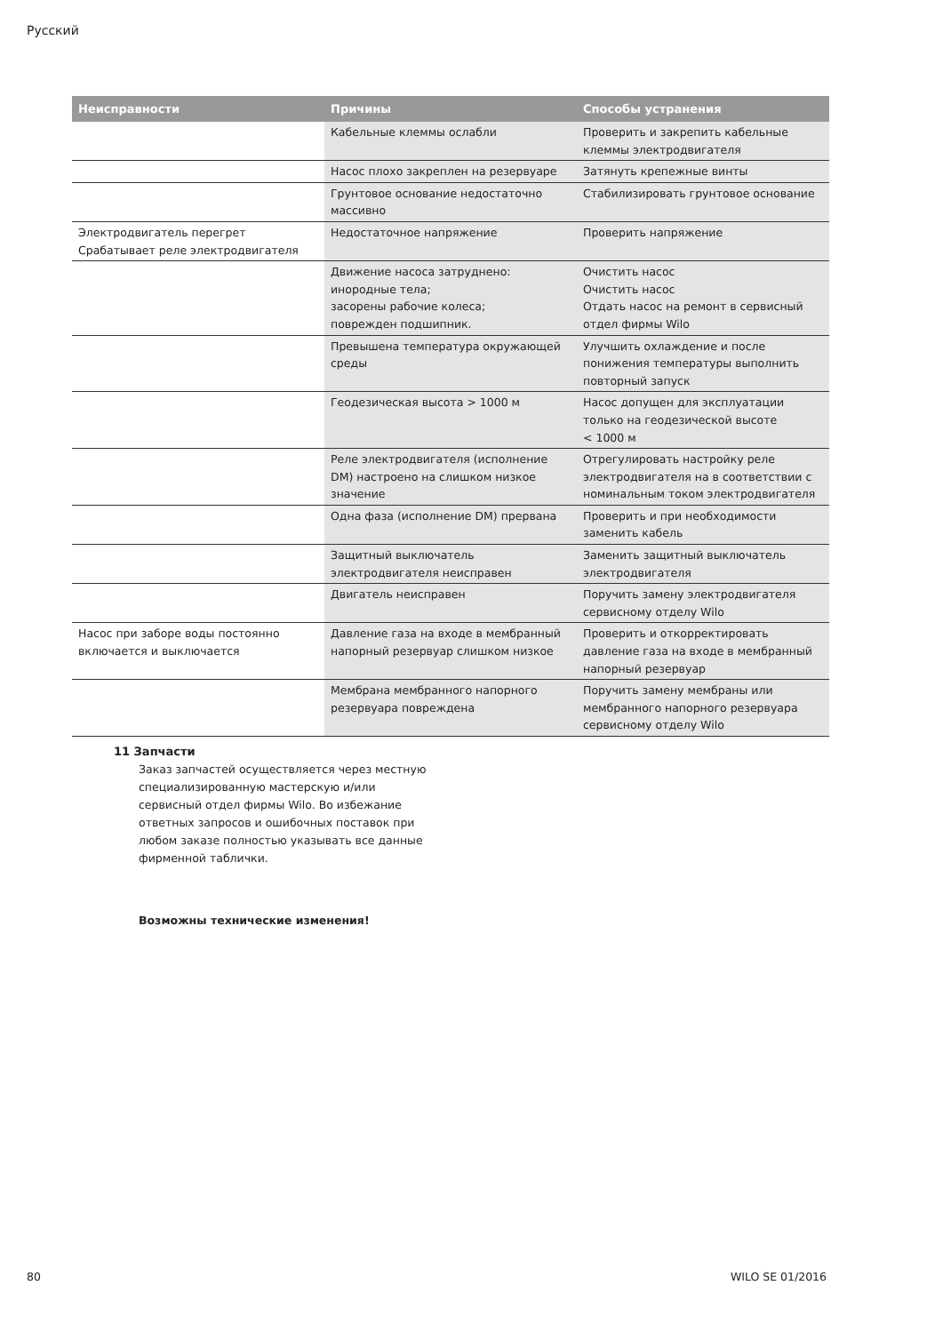Русский
| Неисправности | Причины | Способы устранения |
| --- | --- | --- |
| | Кабельные клеммы ослабли | Проверить и закрепить кабельные клеммы электродвигателя |
| | Насос плохо закреплен на резервуаре | Затянуть крепежные винты |
| | Грунтовое основание недостаточно массивно | Стабилизировать грунтовое основание |
| Электродвигатель перегрет Срабатывает реле электродвигателя | Недостаточное напряжение | Проверить напряжение |
| | Движение насоса затруднено: инородные тела; засорены рабочие колеса; поврежден подшипник. | Очистить насос Очистить насос Отдать насос на ремонт в сервисный отдел фирмы Wilo |
| | Превышена температура окружающей среды | Улучшить охлаждение и после понижения температуры выполнить повторный запуск |
| | Геодезическая высота > 1000 м | Насос допущен для эксплуатации только на геодезической высоте < 1000 м |
| | Реле электродвигателя (исполнение DM) настроено на слишком низкое значение | Отрегулировать настройку реле электродвигателя на в соответствии с номинальным током электродвигателя |
| | Одна фаза (исполнение DM) прервана | Проверить и при необходимости заменить кабель |
| | Защитный выключатель электродвигателя неисправен | Заменить защитный выключатель электродвигателя |
| | Двигатель неисправен | Поручить замену электродвигателя сервисному отделу Wilo |
| Насос при заборе воды постоянно включается и выключается | Давление газа на входе в мембранный напорный резервуар слишком низкое | Проверить и откорректировать давление газа на входе в мембранный напорный резервуар |
| | Мембрана мембранного напорного резервуара повреждена | Поручить замену мембраны или мембранного напорного резервуара сервисному отделу Wilo |
11 Запчасти
Заказ запчастей осуществляется через местную специализированную мастерскую и/или сервисный отдел фирмы Wilo. Во избежание ответных запросов и ошибочных поставок при любом заказе полностью указывать все данные фирменной таблички.
Возможны технические изменения!
80 WILO SE 01/2016